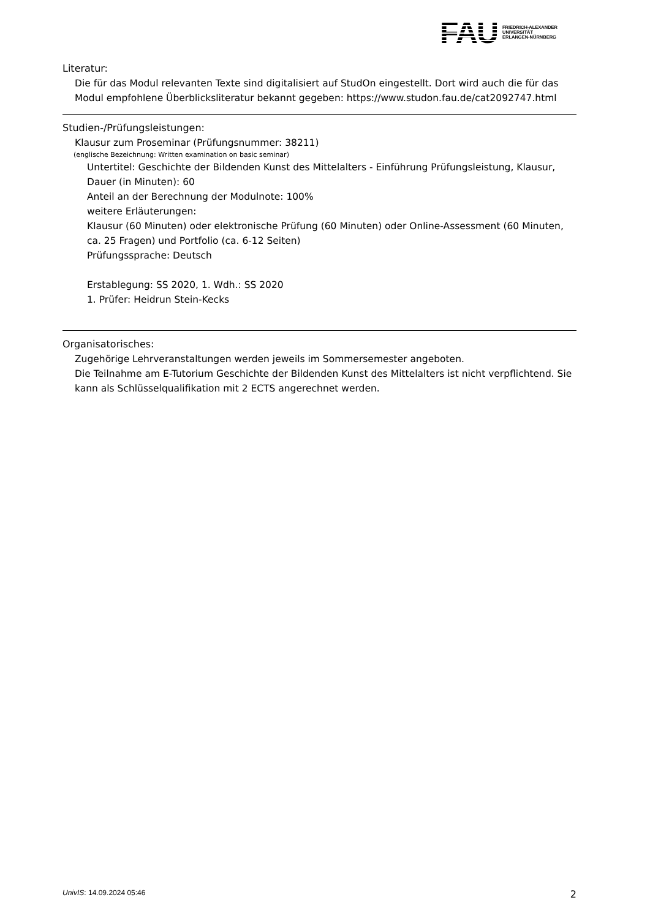FAU
FRIEDRICH-ALEXANDER
UNIVERSITÄT
ERLANGEN-NÜRNBERG
Literatur:
Die für das Modul relevanten Texte sind digitalisiert auf StudOn eingestellt. Dort wird auch die für das Modul empfohlene Überblicksliteratur bekannt gegeben: https://www.studon.fau.de/cat2092747.html
Studien-/Prüfungsleistungen:
Klausur zum Proseminar (Prüfungsnummer: 38211)
(englische Bezeichnung: Written examination on basic seminar)
Untertitel: Geschichte der Bildenden Kunst des Mittelalters - Einführung Prüfungsleistung, Klausur, Dauer (in Minuten): 60
Anteil an der Berechnung der Modulnote: 100%
weitere Erläuterungen:
Klausur (60 Minuten) oder elektronische Prüfung (60 Minuten) oder Online-Assessment (60 Minuten, ca. 25 Fragen) und Portfolio (ca. 6-12 Seiten)
Prüfungssprache: Deutsch
Erstablegung: SS 2020, 1. Wdh.: SS 2020
1. Prüfer: Heidrun Stein-Kecks
Organisatorisches:
Zugehörige Lehrveranstaltungen werden jeweils im Sommersemester angeboten.
Die Teilnahme am E-Tutorium Geschichte der Bildenden Kunst des Mittelalters ist nicht verpflichtend. Sie kann als Schlüsselqualifikation mit 2 ECTS angerechnet werden.
UnivIS: 14.09.2024 05:46 2